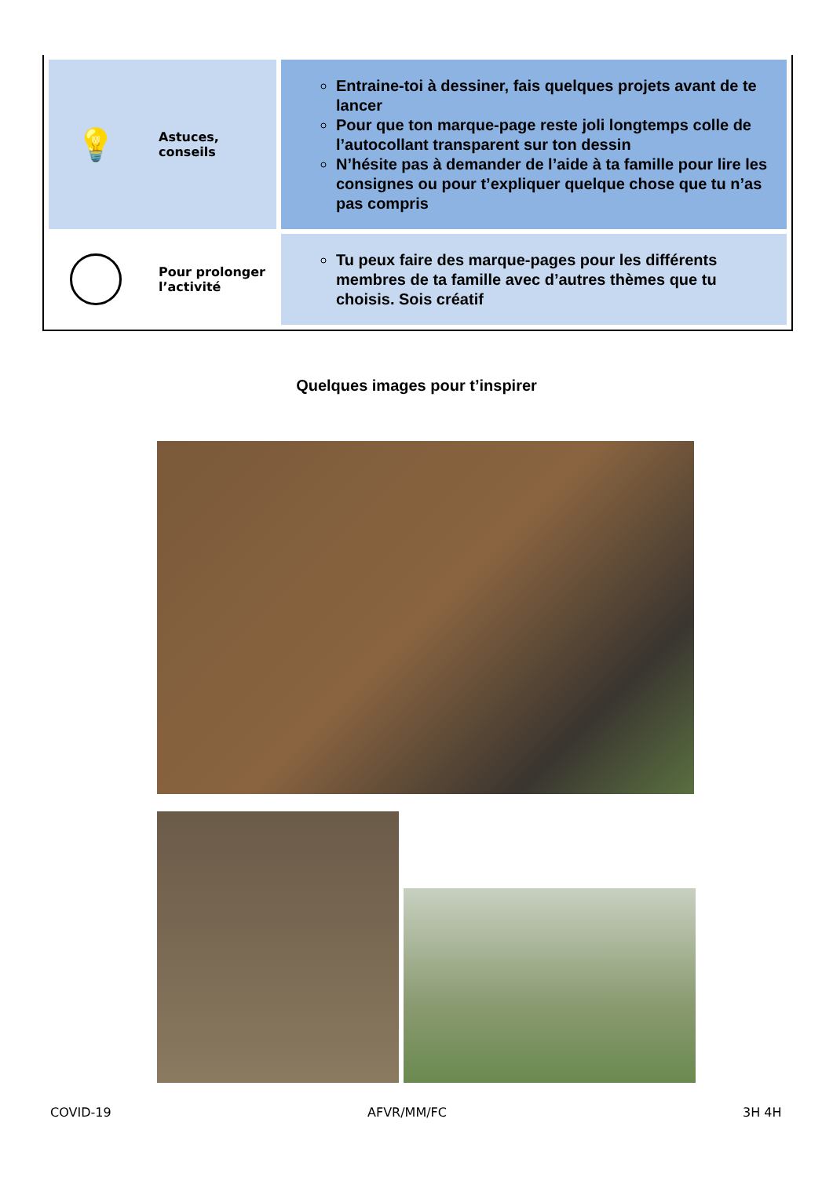| 💡 Astuces, conseils | Entraine-toi à dessiner, fais quelques projets avant de te lancer Pour que ton marque-page reste joli longtemps colle de l’autocollant transparent sur ton dessin N’hésite pas à demander de l’aide à ta famille pour lire les consignes ou pour t’expliquer quelque chose que tu n’as pas compris |
| Pour prolonger l’activité | Tu peux faire des marque-pages pour les différents membres de ta famille avec d’autres thèmes que tu choisis. Sois créatif |
Quelques images pour t’inspirer
COVID-19 AFVR/MM/FC 3H 4H